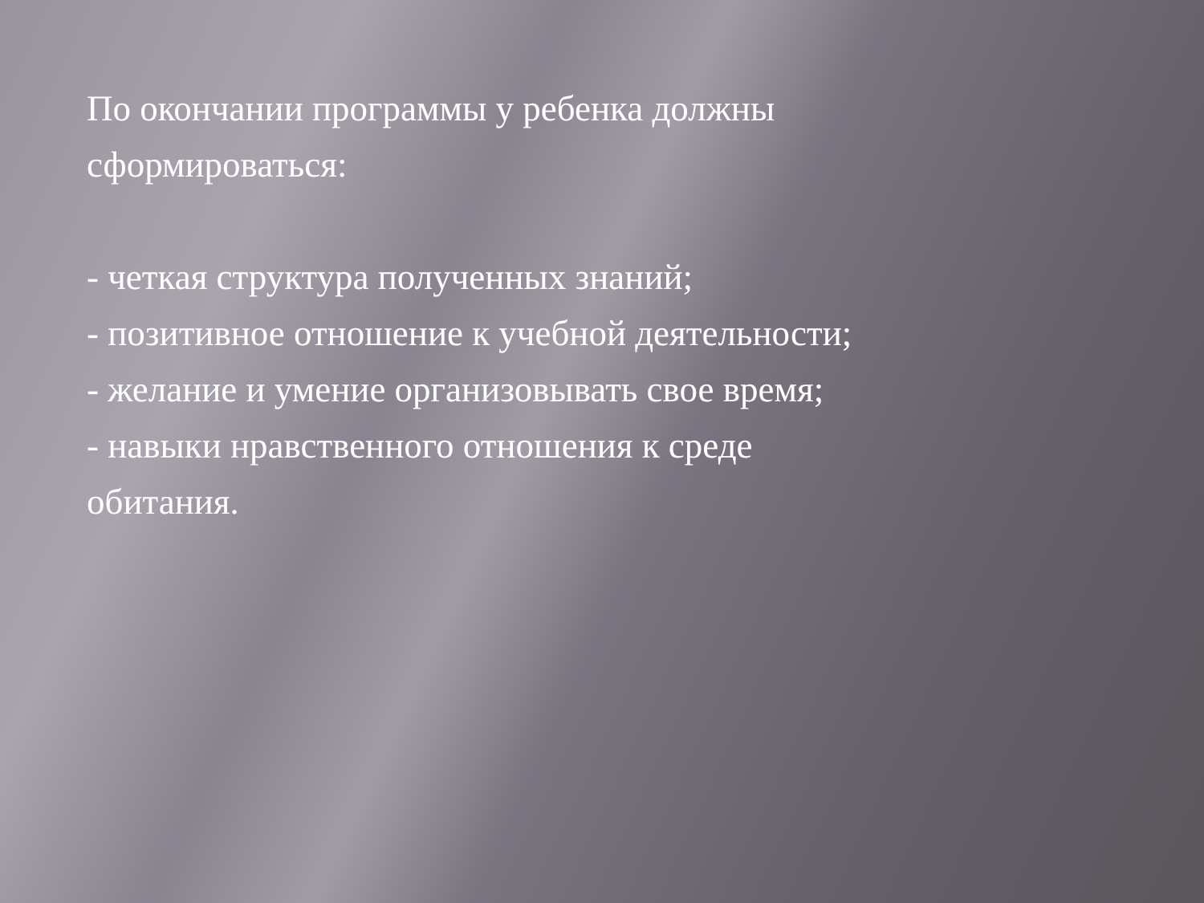По окончании программы у ребенка должны
сформироваться:
- четкая структура полученных знаний;
- позитивное отношение к учебной деятельности;
- желание и умение организовывать свое время;
- навыки нравственного отношения к среде
обитания.